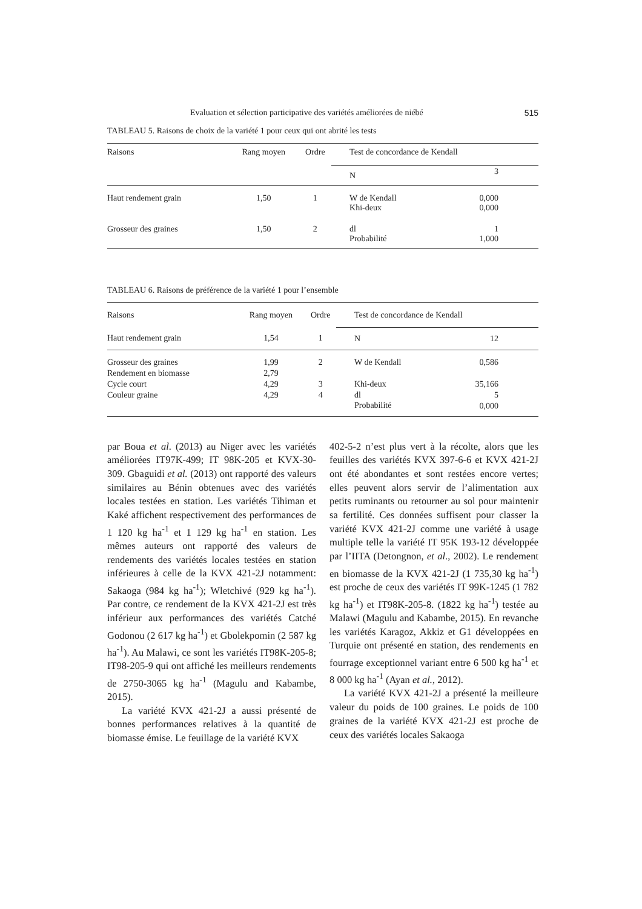Evaluation et sélection participative des variétés améliorées de niébé 515
TABLEAU 5. Raisons de choix de la variété 1 pour ceux qui ont abrité les tests
| Raisons | Rang moyen | Ordre | Test de concordance de Kendall | |
| --- | --- | --- | --- | --- |
| | | | N | 3 |
| Haut rendement grain | 1,50 | 1 | W de Kendall Khi-deux | 0,000 0,000 |
| Grosseur des graines | 1,50 | 2 | dl Probabilité | 1 1,000 |
TABLEAU 6. Raisons de préférence de la variété 1 pour l’ensemble
| Raisons | Rang moyen | Ordre | Test de concordance de Kendall | |
| --- | --- | --- | --- | --- |
| Haut rendement grain | 1,54 | 1 | N | 12 |
| Grosseur des graines | 1,99 | 2 | W de Kendall | 0,586 |
| Rendement en biomasse | 2,79 | | | |
| Cycle court | 4,29 | 3 | Khi-deux | 35,166 |
| Couleur graine | 4,29 | 4 | dl | 5 |
| | | | Probabilité | 0,000 |
par Boua et al. (2013) au Niger avec les variétés améliorées IT97K-499; IT 98K-205 et KVX-30-309. Gbaguidi et al. (2013) ont rapporté des valeurs similaires au Bénin obtenues avec des variétés locales testées en station. Les variétés Tihiman et Kaké affichent respectivement des performances de 1 120 kg ha<sup>-1</sup> et 1 129 kg ha<sup>-1</sup> en station. Les mêmes auteurs ont rapporté des valeurs de rendements des variétés locales testées en station inférieures à celle de la KVX 421-2J notamment: Sakaoga (984 kg ha<sup>-1</sup>); Wletchivé (929 kg ha<sup>-1</sup>). Par contre, ce rendement de la KVX 421-2J est très inférieur aux performances des variétés Catché Godonou (2 617 kg ha<sup>-1</sup>) et Gbolekpomin (2 587 kg ha<sup>-1</sup>). Au Malawi, ce sont les variétés IT98K-205-8; IT98-205-9 qui ont affiché les meilleurs rendements de 2750-3065 kg ha<sup>-1</sup> (Magulu and Kabambe, 2015).
La variété KVX 421-2J a aussi présenté de bonnes performances relatives à la quantité de biomasse émise. Le feuillage de la variété KVX
402-5-2 n’est plus vert à la récolte, alors que les feuilles des variétés KVX 397-6-6 et KVX 421-2J ont été abondantes et sont restées encore vertes; elles peuvent alors servir de l’alimentation aux petits ruminants ou retourner au sol pour maintenir sa fertilité. Ces données suffisent pour classer la variété KVX 421-2J comme une variété à usage multiple telle la variété IT 95K 193-12 développée par l’IITA (Detongnon, et al., 2002). Le rendement en biomasse de la KVX 421-2J (1 735,30 kg ha<sup>-1</sup>) est proche de ceux des variétés IT 99K-1245 (1 782 kg ha<sup>-1</sup>) et IT98K-205-8. (1822 kg ha<sup>-1</sup>) testée au Malawi (Magulu and Kabambe, 2015). En revanche les variétés Karagoz, Akkiz et G1 développées en Turquie ont présenté en station, des rendements en fourrage exceptionnel variant entre 6 500 kg ha<sup>-1</sup> et 8 000 kg ha<sup>-1</sup> (Ayan et al., 2012).
La variété KVX 421-2J a présenté la meilleure valeur du poids de 100 graines. Le poids de 100 graines de la variété KVX 421-2J est proche de ceux des variétés locales Sakaoga